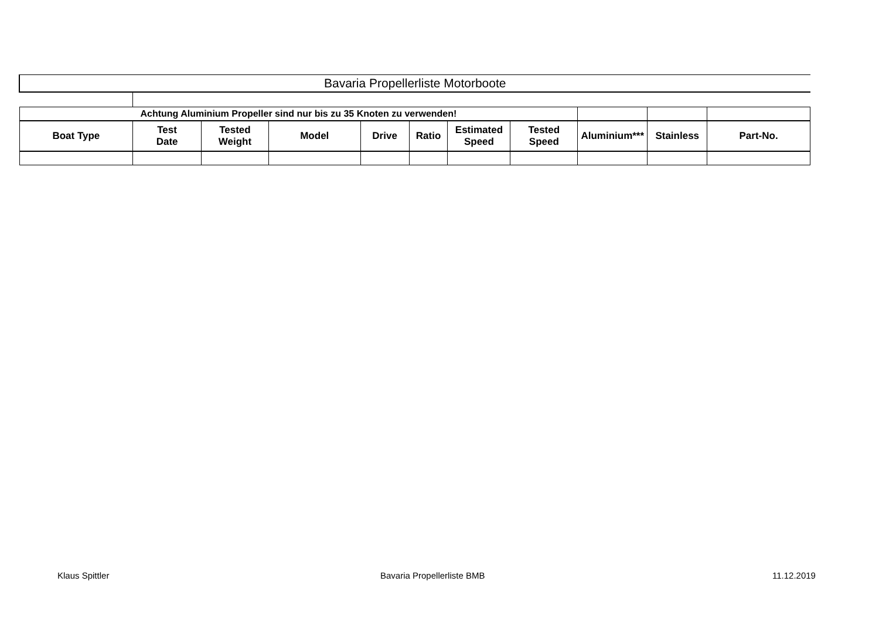| Bavaria Propellerliste Motorboote | | | | | | | | | | |
| Achtung Aluminium Propeller sind nur bis zu 35 Knoten zu verwenden! | | | | | | | | | | |
| Boat Type | Test Date | Tested Weight | Model | Drive | Ratio | Estimated Speed | Tested Speed | Aluminium*** | Stainless | Part-No. |
Klaus Spittler Bavaria Propellerliste BMB 11.12.2019